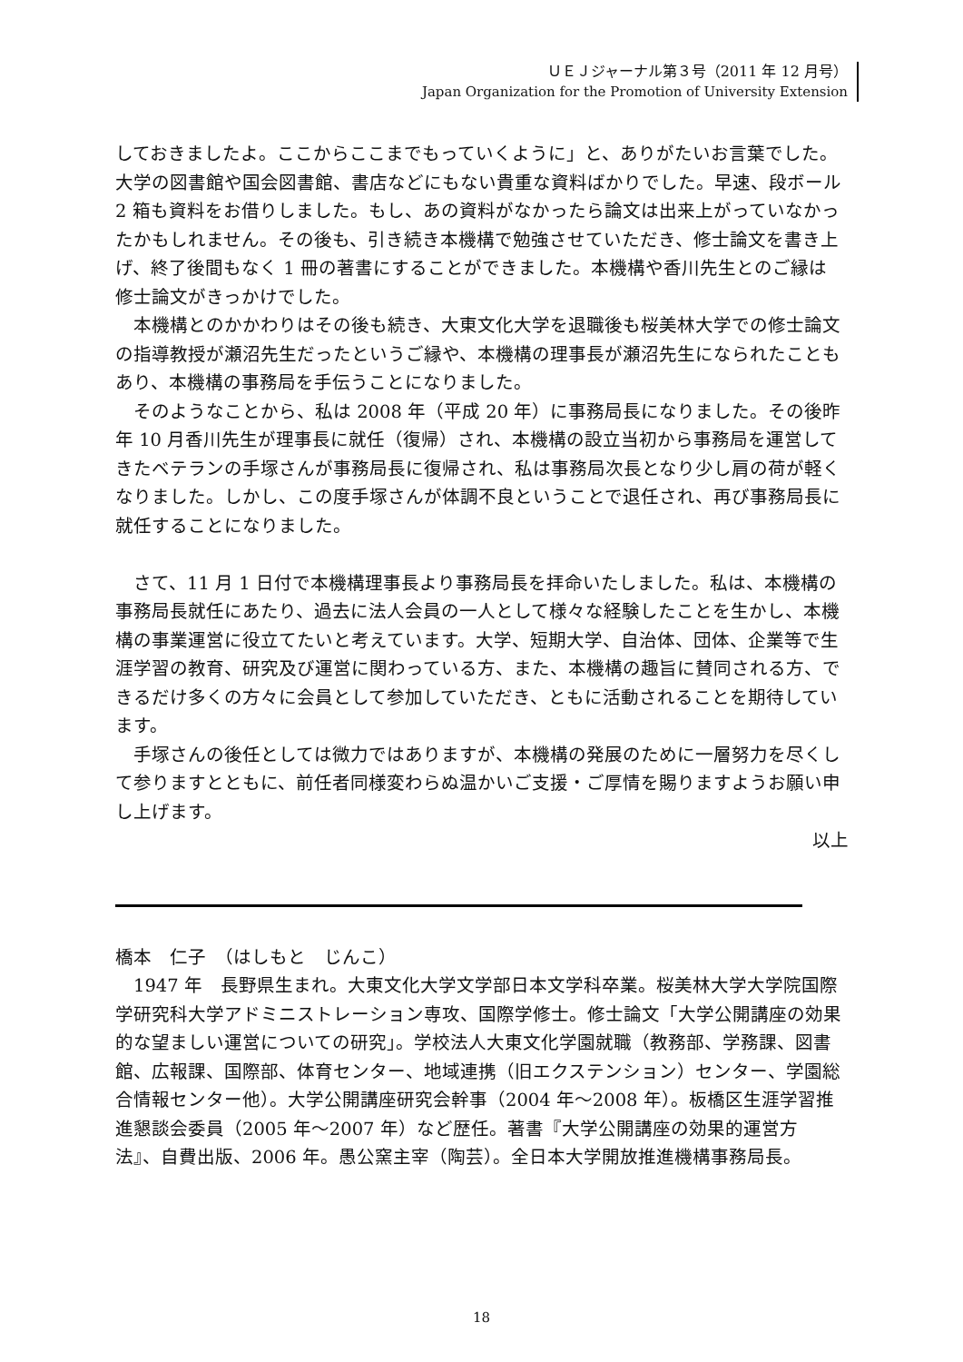ＵＥＪジャーナル第３号（2011 年 12 月号）
Japan Organization for the Promotion of University Extension
しておきましたよ。ここからここまでもっていくように」と、ありがたいお言葉でした。大学の図書館や国会図書館、書店などにもない貴重な資料ばかりでした。早速、段ボール 2 箱も資料をお借りしました。もし、あの資料がなかったら論文は出来上がっていなかったかもしれません。その後も、引き続き本機構で勉強させていただき、修士論文を書き上げ、終了後間もなく 1 冊の著書にすることができました。本機構や香川先生とのご縁は修士論文がきっかけでした。
　本機構とのかかわりはその後も続き、大東文化大学を退職後も桜美林大学での修士論文の指導教授が瀬沼先生だったというご縁や、本機構の理事長が瀬沼先生になられたこともあり、本機構の事務局を手伝うことになりました。
　そのようなことから、私は 2008 年（平成 20 年）に事務局長になりました。その後昨年 10 月香川先生が理事長に就任（復帰）され、本機構の設立当初から事務局を運営してきたベテランの手塚さんが事務局長に復帰され、私は事務局次長となり少し肩の荷が軽くなりました。しかし、この度手塚さんが体調不良ということで退任され、再び事務局長に就任することになりました。
　さて、11 月 1 日付で本機構理事長より事務局長を拝命いたしました。私は、本機構の事務局長就任にあたり、過去に法人会員の一人として様々な経験したことを生かし、本機構の事業運営に役立てたいと考えています。大学、短期大学、自治体、団体、企業等で生涯学習の教育、研究及び運営に関わっている方、また、本機構の趣旨に賛同される方、できるだけ多くの方々に会員として参加していただき、ともに活動されることを期待しています。
　手塚さんの後任としては微力ではありますが、本機構の発展のために一層努力を尽くして参りますとともに、前任者同様変わらぬ温かいご支援・ご厚情を賜りますようお願い申し上げます。
以上
橋本　仁子　（はしもと　じんこ）
　1947 年　長野県生まれ。大東文化大学文学部日本文学科卒業。桜美林大学大学院国際学研究科大学アドミニストレーション専攻、国際学修士。修士論文「大学公開講座の効果的な望ましい運営についての研究」。学校法人大東文化学園就職（教務部、学務課、図書館、広報課、国際部、体育センター、地域連携（旧エクステンション）センター、学園総合情報センター他）。大学公開講座研究会幹事（2004 年～2008 年）。板橋区生涯学習推進懇談会委員（2005 年～2007 年）など歴任。著書『大学公開講座の効果的運営方法』、自費出版、2006 年。愚公窯主宰（陶芸）。全日本大学開放推進機構事務局長。
18